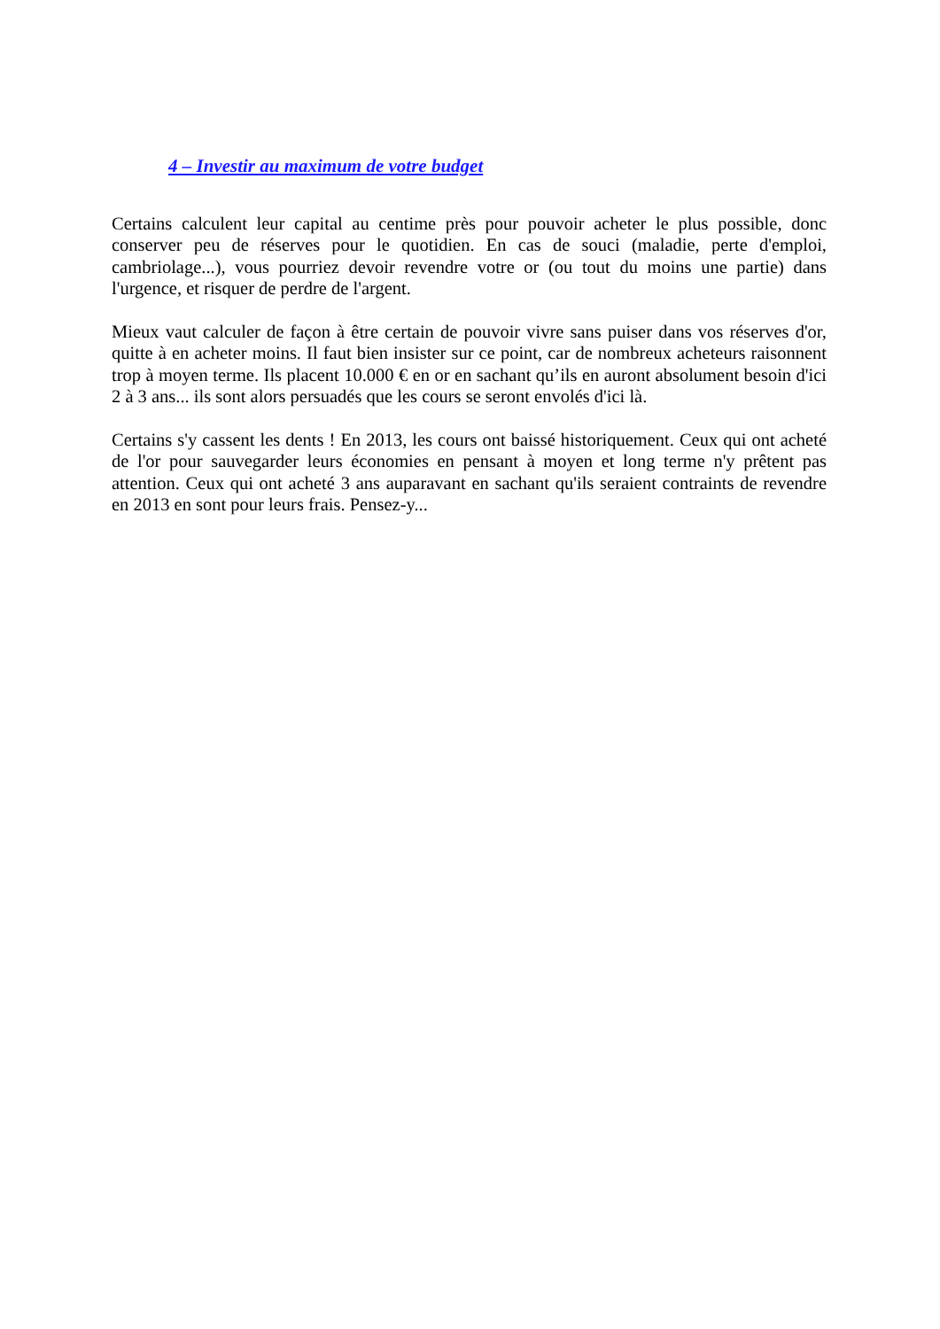4 – Investir au maximum de votre budget
Certains calculent leur capital au centime près pour pouvoir acheter le plus possible, donc conserver peu de réserves pour le quotidien. En cas de souci (maladie, perte d'emploi, cambriolage...), vous pourriez devoir revendre votre or (ou tout du moins une partie) dans l'urgence, et risquer de perdre de l'argent.
Mieux vaut calculer de façon à être certain de pouvoir vivre sans puiser dans vos réserves d'or, quitte à en acheter moins. Il faut bien insister sur ce point, car de nombreux acheteurs raisonnent trop à moyen terme. Ils placent 10.000 € en or en sachant qu’ils en auront absolument besoin d'ici 2 à 3 ans... ils sont alors persuadés que les cours se seront envolés d'ici là.
Certains s'y cassent les dents ! En 2013, les cours ont baissé historiquement. Ceux qui ont acheté de l'or pour sauvegarder leurs économies en pensant à moyen et long terme n'y prêtent pas attention. Ceux qui ont acheté 3 ans auparavant en sachant qu'ils seraient contraints de revendre en 2013 en sont pour leurs frais. Pensez-y...